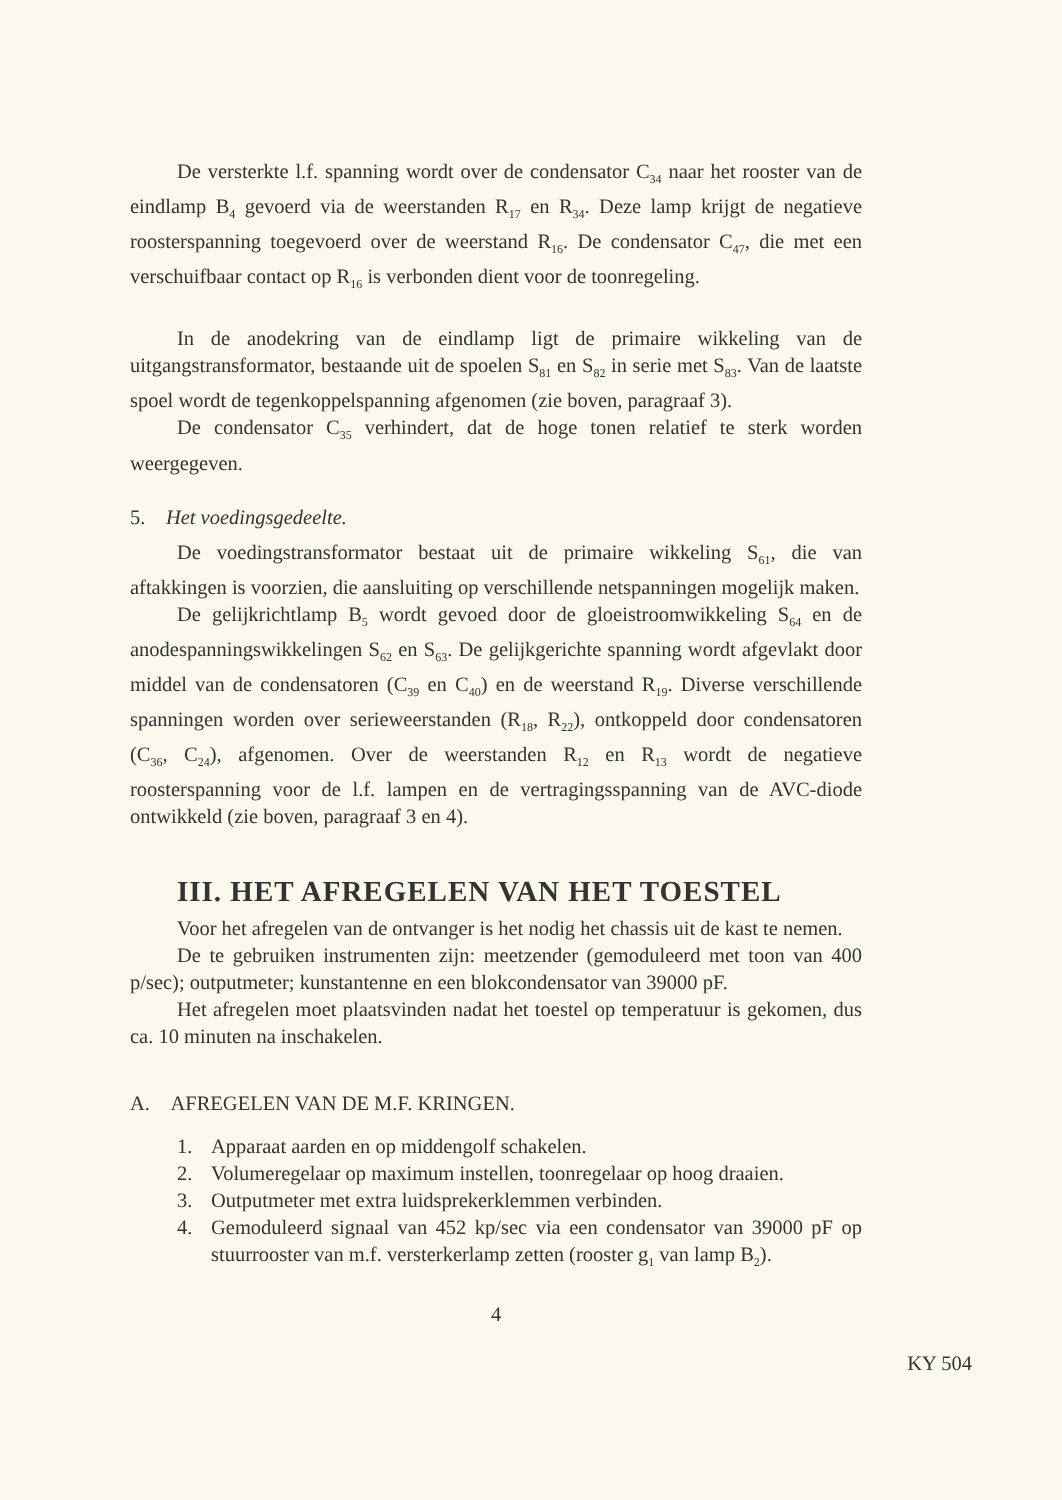De versterkte l.f. spanning wordt over de condensator C<sub>34</sub> naar het rooster van de eindlamp B<sub>4</sub> gevoerd via de weerstanden R<sub>17</sub> en R<sub>34</sub>. Deze lamp krijgt de negatieve roosterspanning toegevoerd over de weerstand R<sub>16</sub>. De condensator C<sub>47</sub>, die met een verschuifbaar contact op R<sub>16</sub> is verbonden dient voor de toonregeling.
In de anodekring van de eindlamp ligt de primaire wikkeling van de uitgangstransformator, bestaande uit de spoelen S<sub>81</sub> en S<sub>82</sub> in serie met S<sub>83</sub>. Van de laatste spoel wordt de tegenkoppelspanning afgenomen (zie boven, paragraaf 3).
De condensator C<sub>35</sub> verhindert, dat de hoge tonen relatief te sterk worden weergegeven.
5. Het voedingsgedeelte.
De voedingstransformator bestaat uit de primaire wikkeling S<sub>61</sub>, die van aftakkingen is voorzien, die aansluiting op verschillende netspanningen mogelijk maken.
De gelijkrichtlamp B<sub>5</sub> wordt gevoed door de gloeistroomwikkeling S<sub>64</sub> en de anodespanningswikkelingen S<sub>62</sub> en S<sub>63</sub>. De gelijkgerichte spanning wordt afgevlakt door middel van de condensatoren (C<sub>39</sub> en C<sub>40</sub>) en de weerstand R<sub>19</sub>. Diverse verschillende spanningen worden over serieweerstanden (R<sub>18</sub>, R<sub>22</sub>), ontkoppeld door condensatoren (C<sub>36</sub>, C<sub>24</sub>), afgenomen. Over de weerstanden R<sub>12</sub> en R<sub>13</sub> wordt de negatieve roosterspanning voor de l.f. lampen en de vertragingsspanning van de AVC-diode ontwikkeld (zie boven, paragraaf 3 en 4).
III. HET AFREGELEN VAN HET TOESTEL
Voor het afregelen van de ontvanger is het nodig het chassis uit de kast te nemen.
De te gebruiken instrumenten zijn: meetzender (gemoduleerd met toon van 400 p/sec); outputmeter; kunstantenne en een blokcondensator van 39000 pF.
Het afregelen moet plaatsvinden nadat het toestel op temperatuur is gekomen, dus ca. 10 minuten na inschakelen.
A. AFREGELEN VAN DE M.F. KRINGEN.
1. Apparaat aarden en op middengolf schakelen.
2. Volumeregelaar op maximum instellen, toonregelaar op hoog draaien.
3. Outputmeter met extra luidsprekerklemmen verbinden.
4. Gemoduleerd signaal van 452 kp/sec via een condensator van 39000 pF op stuurrooster van m.f. versterkerlamp zetten (rooster g<sub>1</sub> van lamp B<sub>2</sub>).
4
KY 504